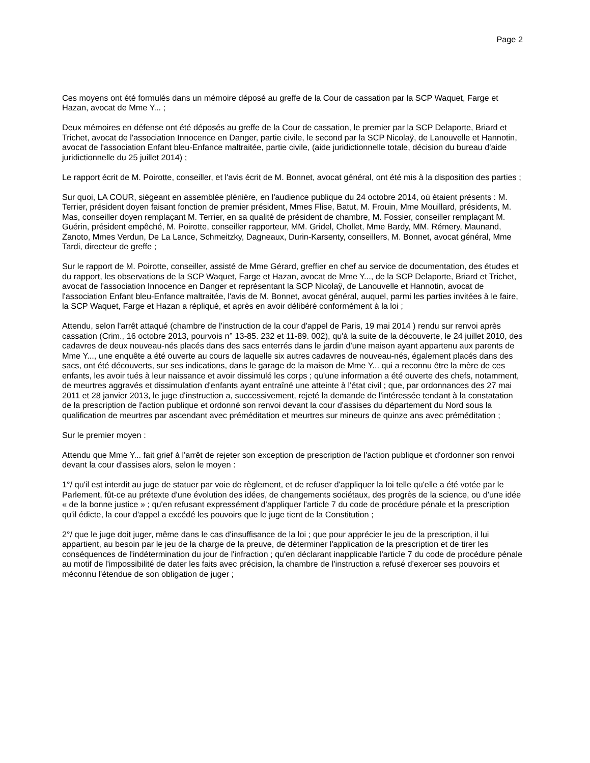Page 2
Ces moyens ont été formulés dans un mémoire déposé au greffe de la Cour de cassation par la SCP Waquet, Farge et Hazan, avocat de Mme Y... ;
Deux mémoires en défense ont été déposés au greffe de la Cour de cassation, le premier par la SCP Delaporte, Briard et Trichet, avocat de l'association Innocence en Danger, partie civile, le second par la SCP Nicolaÿ, de Lanouvelle et Hannotin, avocat de l'association Enfant bleu-Enfance maltraitée, partie civile, (aide juridictionnelle totale, décision du bureau d'aide juridictionnelle du 25 juillet 2014) ;
Le rapport écrit de M. Poirotte, conseiller, et l'avis écrit de M. Bonnet, avocat général, ont été mis à la disposition des parties ;
Sur quoi, LA COUR, siègeant en assemblée plénière, en l'audience publique du 24 octobre 2014, où étaient présents : M. Terrier, président doyen faisant fonction de premier président, Mmes Flise, Batut, M. Frouin, Mme Mouillard, présidents, M. Mas, conseiller doyen remplaçant M. Terrier, en sa qualité de président de chambre, M. Fossier, conseiller remplaçant M. Guérin, président empêché, M. Poirotte, conseiller rapporteur, MM. Gridel, Chollet, Mme Bardy, MM. Rémery, Maunand, Zanoto, Mmes Verdun, De La Lance, Schmeitzky, Dagneaux, Durin-Karsenty, conseillers, M. Bonnet, avocat général, Mme Tardi, directeur de greffe ;
Sur le rapport de M. Poirotte, conseiller, assisté de Mme Gérard, greffier en chef au service de documentation, des études et du rapport, les observations de la SCP Waquet, Farge et Hazan, avocat de Mme Y..., de la SCP Delaporte, Briard et Trichet, avocat de l'association Innocence en Danger et représentant la SCP Nicolaÿ, de Lanouvelle et Hannotin, avocat de l'association Enfant bleu-Enfance maltraitée, l'avis de M. Bonnet, avocat général, auquel, parmi les parties invitées à le faire, la SCP Waquet, Farge et Hazan a répliqué, et après en avoir délibéré conformément à la loi ;
Attendu, selon l'arrêt attaqué (chambre de l'instruction de la cour d'appel de Paris, 19 mai 2014 ) rendu sur renvoi après cassation (Crim., 16 octobre 2013, pourvois n° 13-85. 232 et 11-89. 002), qu'à la suite de la découverte, le 24 juillet 2010, des cadavres de deux nouveau-nés placés dans des sacs enterrés dans le jardin d'une maison ayant appartenu aux parents de Mme Y..., une enquête a été ouverte au cours de laquelle six autres cadavres de nouveau-nés, également placés dans des sacs, ont été découverts, sur ses indications, dans le garage de la maison de Mme Y... qui a reconnu être la mère de ces enfants, les avoir tués à leur naissance et avoir dissimulé les corps ; qu'une information a été ouverte des chefs, notamment, de meurtres aggravés et dissimulation d'enfants ayant entraîné une atteinte à l'état civil ; que, par ordonnances des 27 mai 2011 et 28 janvier 2013, le juge d'instruction a, successivement, rejeté la demande de l'intéressée tendant à la constatation de la prescription de l'action publique et ordonné son renvoi devant la cour d'assises du département du Nord sous la qualification de meurtres par ascendant avec préméditation et meurtres sur mineurs de quinze ans avec préméditation ;
Sur le premier moyen :
Attendu que Mme Y... fait grief à l'arrêt de rejeter son exception de prescription de l'action publique et d'ordonner son renvoi devant la cour d'assises alors, selon le moyen :
1°/ qu'il est interdit au juge de statuer par voie de règlement, et de refuser d'appliquer la loi telle qu'elle a été votée par le Parlement, fût-ce au prétexte d'une évolution des idées, de changements sociétaux, des progrès de la science, ou d'une idée « de la bonne justice » ; qu'en refusant expressément d'appliquer l'article 7 du code de procédure pénale et la prescription qu'il édicte, la cour d'appel a excédé les pouvoirs que le juge tient de la Constitution ;
2°/ que le juge doit juger, même dans le cas d'insuffisance de la loi ; que pour apprécier le jeu de la prescription, il lui appartient, au besoin par le jeu de la charge de la preuve, de déterminer l'application de la prescription et de tirer les conséquences de l'indétermination du jour de l'infraction ; qu'en déclarant inapplicable l'article 7 du code de procédure pénale au motif de l'impossibilité de dater les faits avec précision, la chambre de l'instruction a refusé d'exercer ses pouvoirs et méconnu l'étendue de son obligation de juger ;